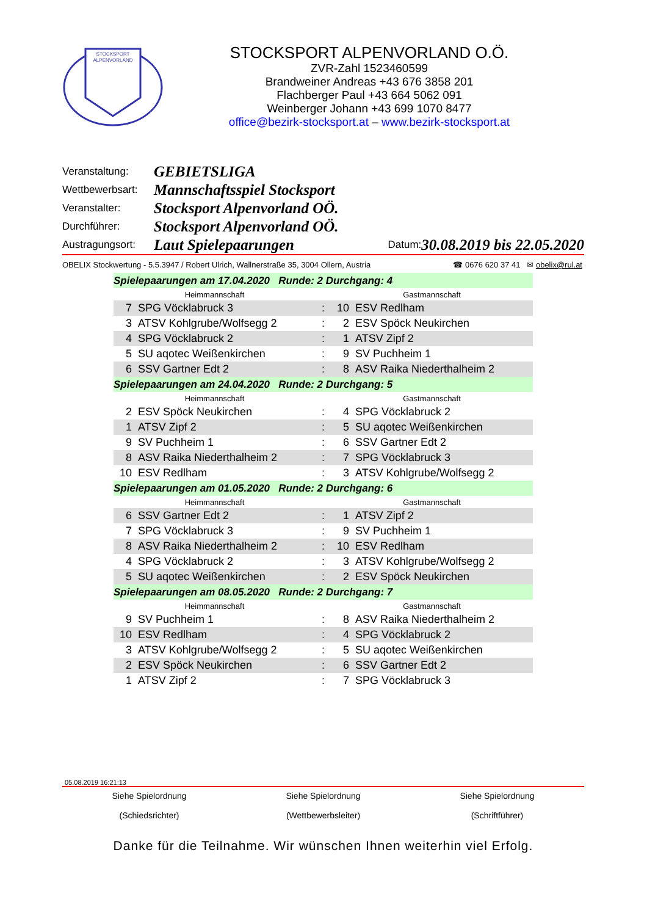STOCKSPORT
ALPENVORLAND
STOCKSPORT ALPENVORLAND O.Ö.
ZVR-Zahl 1523460599
Brandweiner Andreas +43 676 3858 201
Flachberger Paul +43 664 5062 091
Weinberger Johann +43 699 1070 8477
office@bezirk-stocksport.at – www.bezirk-stocksport.at
Veranstaltung: GEBIETSLIGA
Wettbewerbsart: Mannschaftsspiel Stocksport
Veranstalter: Stocksport Alpenvorland OÖ.
Durchführer: Stocksport Alpenvorland OÖ.
Austragungsort: Laut Spielepaarungen Datum: 30.08.2019 bis 22.05.2020
OBELIX Stockwertung - 5.5.3947 / Robert Ulrich, Wallnerstraße 35, 3004 Ollern, Austria ☎ 0676 620 37 41 ✉ obelix@rul.at
| Spielepaarungen am 17.04.2020 Runde: 2 Durchgang: 4 | | | | |
| Heimmannschaft | | | Gastmannschaft | |
| 7 | SPG Vöcklabruck 3 | : | 10 | ESV Redlham |
| 3 | ATSV Kohlgrube/Wolfsegg 2 | : | 2 | ESV Spöck Neukirchen |
| 4 | SPG Vöcklabruck 2 | : | 1 | ATSV Zipf 2 |
| 5 | SU aqotec Weißenkirchen | : | 9 | SV Puchheim 1 |
| 6 | SSV Gartner Edt 2 | : | 8 | ASV Raika Niederthalheim 2 |
| Spielepaarungen am 24.04.2020 Runde: 2 Durchgang: 5 | | | | |
| Heimmannschaft | | | Gastmannschaft | |
| 2 | ESV Spöck Neukirchen | : | 4 | SPG Vöcklabruck 2 |
| 1 | ATSV Zipf 2 | : | 5 | SU aqotec Weißenkirchen |
| 9 | SV Puchheim 1 | : | 6 | SSV Gartner Edt 2 |
| 8 | ASV Raika Niederthalheim 2 | : | 7 | SPG Vöcklabruck 3 |
| 10 | ESV Redlham | : | 3 | ATSV Kohlgrube/Wolfsegg 2 |
| Spielepaarungen am 01.05.2020 Runde: 2 Durchgang: 6 | | | | |
| Heimmannschaft | | | Gastmannschaft | |
| 6 | SSV Gartner Edt 2 | : | 1 | ATSV Zipf 2 |
| 7 | SPG Vöcklabruck 3 | : | 9 | SV Puchheim 1 |
| 8 | ASV Raika Niederthalheim 2 | : | 10 | ESV Redlham |
| 4 | SPG Vöcklabruck 2 | : | 3 | ATSV Kohlgrube/Wolfsegg 2 |
| 5 | SU aqotec Weißenkirchen | : | 2 | ESV Spöck Neukirchen |
| Spielepaarungen am 08.05.2020 Runde: 2 Durchgang: 7 | | | | |
| Heimmannschaft | | | Gastmannschaft | |
| 9 | SV Puchheim 1 | : | 8 | ASV Raika Niederthalheim 2 |
| 10 | ESV Redlham | : | 4 | SPG Vöcklabruck 2 |
| 3 | ATSV Kohlgrube/Wolfsegg 2 | : | 5 | SU aqotec Weißenkirchen |
| 2 | ESV Spöck Neukirchen | : | 6 | SSV Gartner Edt 2 |
| 1 | ATSV Zipf 2 | : | 7 | SPG Vöcklabruck 3 |
05.08.2019 16:21:13
Siehe Spielordnung
(Schiedsrichter) Siehe Spielordnung
(Wettbewerbsleiter) Siehe Spielordnung
(Schriftführer)
Danke für die Teilnahme. Wir wünschen Ihnen weiterhin viel Erfolg.